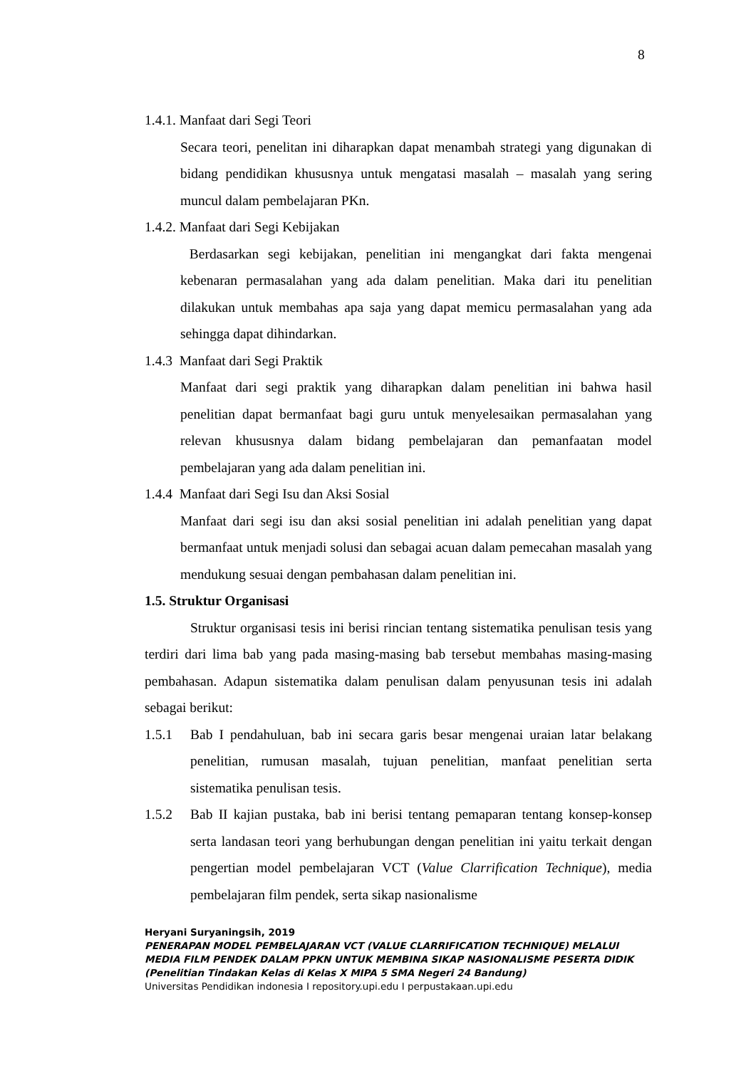8
1.4.1. Manfaat dari Segi Teori
Secara teori, penelitan ini diharapkan dapat menambah strategi yang digunakan di bidang pendidikan khususnya untuk mengatasi masalah – masalah yang sering muncul dalam pembelajaran PKn.
1.4.2. Manfaat dari Segi Kebijakan
Berdasarkan segi kebijakan, penelitian ini mengangkat dari fakta mengenai kebenaran permasalahan yang ada dalam penelitian. Maka dari itu penelitian dilakukan untuk membahas apa saja yang dapat memicu permasalahan yang ada sehingga dapat dihindarkan.
1.4.3 Manfaat dari Segi Praktik
Manfaat dari segi praktik yang diharapkan dalam penelitian ini bahwa hasil penelitian dapat bermanfaat bagi guru untuk menyelesaikan permasalahan yang relevan khususnya dalam bidang pembelajaran dan pemanfaatan model pembelajaran yang ada dalam penelitian ini.
1.4.4 Manfaat dari Segi Isu dan Aksi Sosial
Manfaat dari segi isu dan aksi sosial penelitian ini adalah penelitian yang dapat bermanfaat untuk menjadi solusi dan sebagai acuan dalam pemecahan masalah yang mendukung sesuai dengan pembahasan dalam penelitian ini.
1.5. Struktur Organisasi
Struktur organisasi tesis ini berisi rincian tentang sistematika penulisan tesis yang terdiri dari lima bab yang pada masing-masing bab tersebut membahas masing-masing pembahasan. Adapun sistematika dalam penulisan dalam penyusunan tesis ini adalah sebagai berikut:
1.5.1 Bab I pendahuluan, bab ini secara garis besar mengenai uraian latar belakang penelitian, rumusan masalah, tujuan penelitian, manfaat penelitian serta sistematika penulisan tesis.
1.5.2 Bab II kajian pustaka, bab ini berisi tentang pemaparan tentang konsep-konsep serta landasan teori yang berhubungan dengan penelitian ini yaitu terkait dengan pengertian model pembelajaran VCT (Value Clarrification Technique), media pembelajaran film pendek, serta sikap nasionalisme
Heryani Suryaningsih, 2019
PENERAPAN MODEL PEMBELAJARAN VCT (VALUE CLARRIFICATION TECHNIQUE) MELALUI
MEDIA FILM PENDEK DALAM PPKN UNTUK MEMBINA SIKAP NASIONALISME PESERTA DIDIK
(Penelitian Tindakan Kelas di Kelas X MIPA 5 SMA Negeri 24 Bandung)
Universitas Pendidikan indonesia I repository.upi.edu I perpustakaan.upi.edu